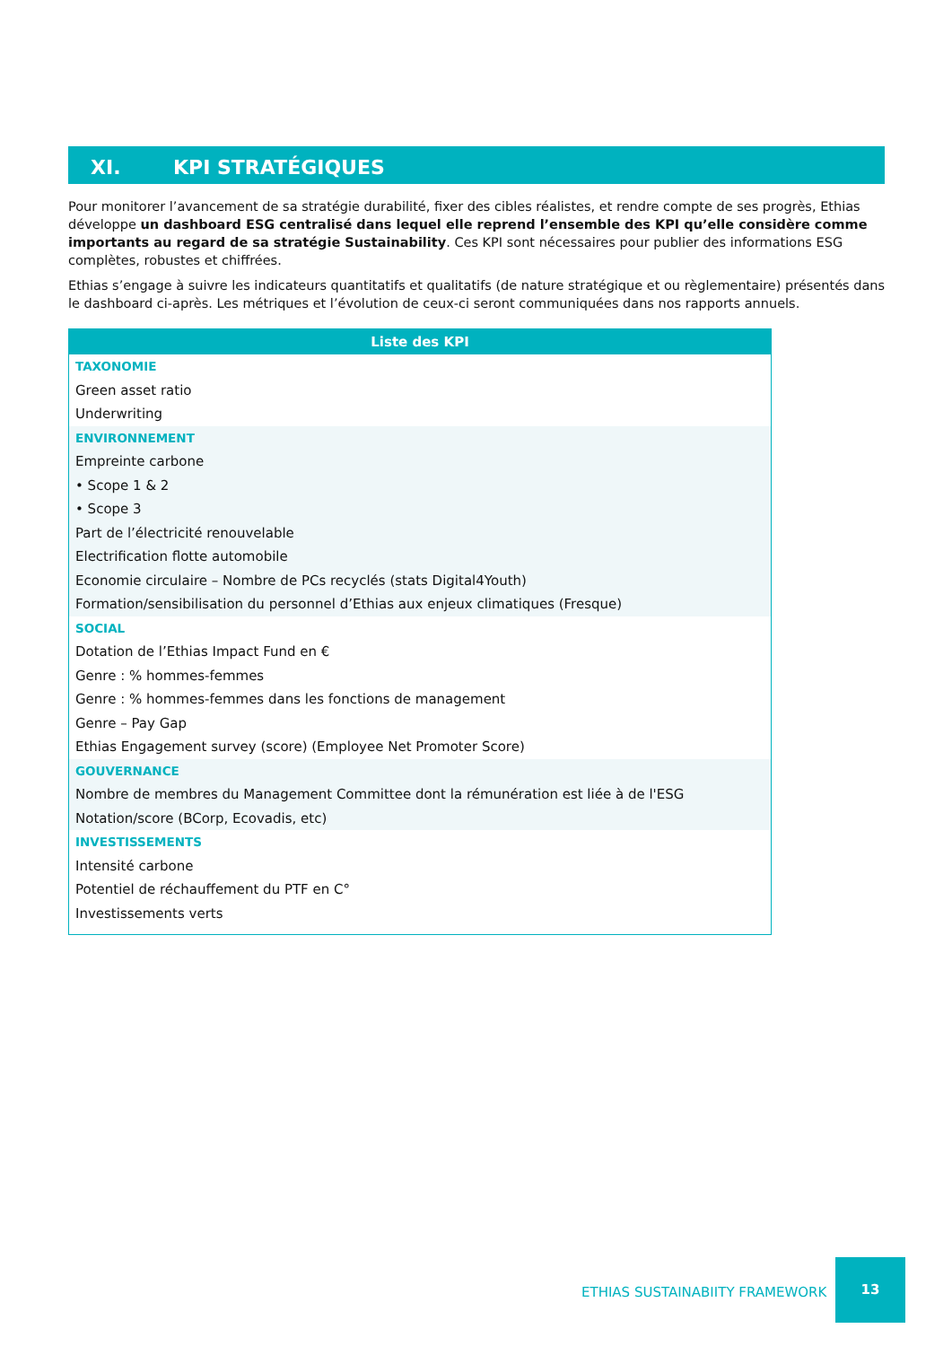XI. KPI STRATÉGIQUES
Pour monitorer l’avancement de sa stratégie durabilité, fixer des cibles réalistes, et rendre compte de ses progrès, Ethias développe un dashboard ESG centralisé dans lequel elle reprend l’ensemble des KPI qu’elle considère comme importants au regard de sa stratégie Sustainability. Ces KPI sont nécessaires pour publier des informations ESG complètes, robustes et chiffrées.
Ethias s’engage à suivre les indicateurs quantitatifs et qualitatifs (de nature stratégique et ou règlementaire) présentés dans le dashboard ci-après. Les métriques et l’évolution de ceux-ci seront communiquées dans nos rapports annuels.
| Liste des KPI |
| --- |
| TAXONOMIE |
| Green asset ratio |
| Underwriting |
| ENVIRONNEMENT |
| Empreinte carbone |
| • Scope 1 & 2 |
| • Scope 3 |
| Part de l’électricité renouvelable |
| Electrification flotte automobile |
| Economie circulaire – Nombre de PCs recyclés (stats Digital4Youth) |
| Formation/sensibilisation du personnel d’Ethias aux enjeux climatiques (Fresque) |
| SOCIAL |
| Dotation de l’Ethias Impact Fund en € |
| Genre : % hommes-femmes |
| Genre : % hommes-femmes dans les fonctions de management |
| Genre – Pay Gap |
| Ethias Engagement survey (score) (Employee Net Promoter Score) |
| GOUVERNANCE |
| Nombre de membres du Management Committee dont la rémunération est liée à de l'ESG |
| Notation/score (BCorp, Ecovadis, etc) |
| INVESTISSEMENTS |
| Intensité carbone |
| Potentiel de réchauffement du PTF en C° |
| Investissements verts |
ETHIAS SUSTAINABIITY FRAMEWORK
13